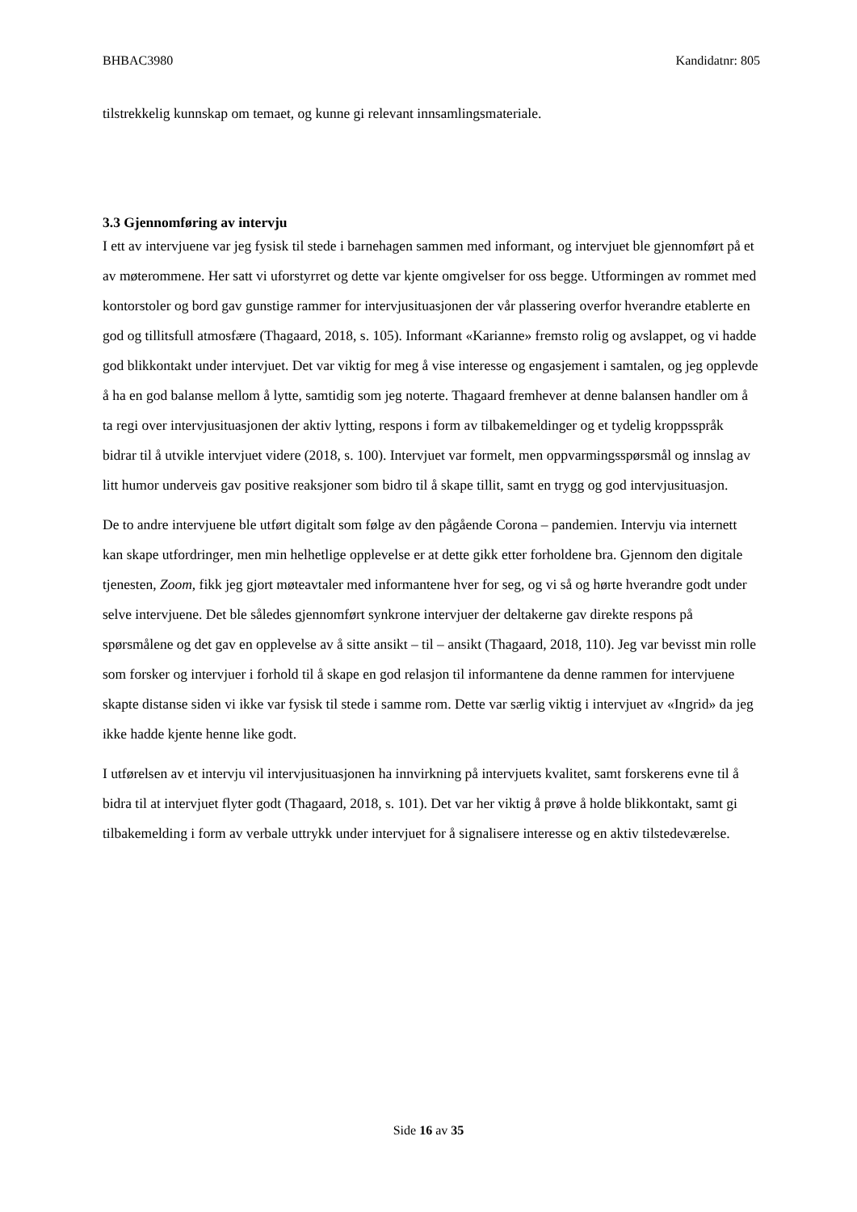BHBAC3980 Kandidatnr: 805
tilstrekkelig kunnskap om temaet, og kunne gi relevant innsamlingsmateriale.
3.3 Gjennomføring av intervju
I ett av intervjuene var jeg fysisk til stede i barnehagen sammen med informant, og intervjuet ble gjennomført på et av møterommene. Her satt vi uforstyrret og dette var kjente omgivelser for oss begge. Utformingen av rommet med kontorstoler og bord gav gunstige rammer for intervjusituasjonen der vår plassering overfor hverandre etablerte en god og tillitsfull atmosfære (Thagaard, 2018, s. 105). Informant «Karianne» fremsto rolig og avslappet, og vi hadde god blikkontakt under intervjuet. Det var viktig for meg å vise interesse og engasjement i samtalen, og jeg opplevde å ha en god balanse mellom å lytte, samtidig som jeg noterte. Thagaard fremhever at denne balansen handler om å ta regi over intervjusituasjonen der aktiv lytting, respons i form av tilbakemeldinger og et tydelig kroppsspråk bidrar til å utvikle intervjuet videre (2018, s. 100). Intervjuet var formelt, men oppvarmingsspørsmål og innslag av litt humor underveis gav positive reaksjoner som bidro til å skape tillit, samt en trygg og god intervjusituasjon.
De to andre intervjuene ble utført digitalt som følge av den pågående Corona – pandemien. Intervju via internett kan skape utfordringer, men min helhetlige opplevelse er at dette gikk etter forholdene bra. Gjennom den digitale tjenesten, Zoom, fikk jeg gjort møteavtaler med informantene hver for seg, og vi så og hørte hverandre godt under selve intervjuene. Det ble således gjennomført synkrone intervjuer der deltakerne gav direkte respons på spørsmålene og det gav en opplevelse av å sitte ansikt – til – ansikt (Thagaard, 2018, 110). Jeg var bevisst min rolle som forsker og intervjuer i forhold til å skape en god relasjon til informantene da denne rammen for intervjuene skapte distanse siden vi ikke var fysisk til stede i samme rom. Dette var særlig viktig i intervjuet av «Ingrid» da jeg ikke hadde kjente henne like godt.
I utførelsen av et intervju vil intervjusituasjonen ha innvirkning på intervjuets kvalitet, samt forskerens evne til å bidra til at intervjuet flyter godt (Thagaard, 2018, s. 101). Det var her viktig å prøve å holde blikkontakt, samt gi tilbakemelding i form av verbale uttrykk under intervjuet for å signalisere interesse og en aktiv tilstedeværelse.
Side 16 av 35